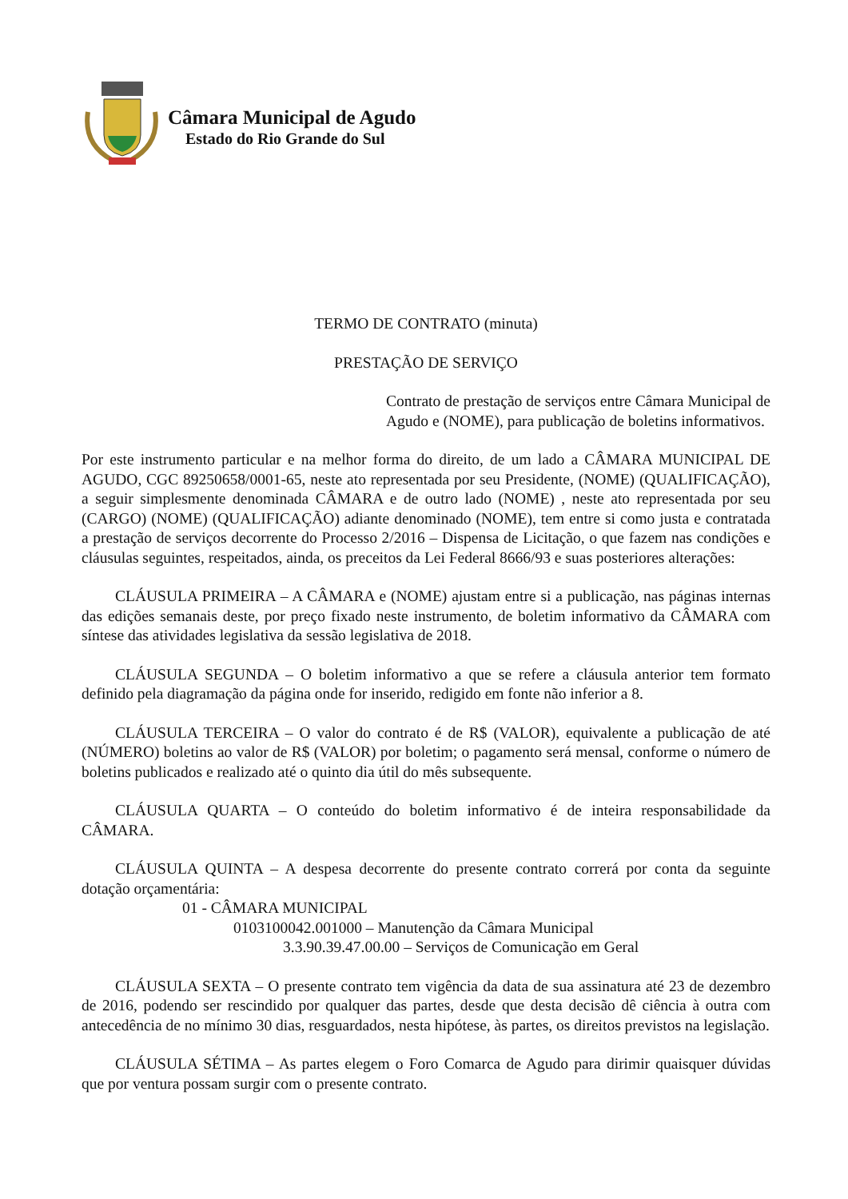Câmara Municipal de Agudo
Estado do Rio Grande do Sul
TERMO DE CONTRATO (minuta)
PRESTAÇÃO DE SERVIÇO
Contrato de prestação de serviços entre Câmara Municipal de Agudo e (NOME), para publicação de boletins informativos.
Por este instrumento particular e na melhor forma do direito, de um lado a CÂMARA MUNICIPAL DE AGUDO, CGC 89250658/0001-65, neste ato representada por seu Presidente, (NOME) (QUALIFICAÇÃO), a seguir simplesmente denominada CÂMARA e de outro lado (NOME) , neste ato representada por seu (CARGO) (NOME) (QUALIFICAÇÃO) adiante denominado (NOME), tem entre si como justa e contratada a prestação de serviços decorrente do Processo 2/2016 – Dispensa de Licitação, o que fazem nas condições e cláusulas seguintes, respeitados, ainda, os preceitos da Lei Federal 8666/93 e suas posteriores alterações:
CLÁUSULA PRIMEIRA – A CÂMARA e (NOME) ajustam entre si a publicação, nas páginas internas das edições semanais deste, por preço fixado neste instrumento, de boletim informativo da CÂMARA com síntese das atividades legislativa da sessão legislativa de 2018.
CLÁUSULA SEGUNDA – O boletim informativo a que se refere a cláusula anterior tem formato definido pela diagramação da página onde for inserido, redigido em fonte não inferior a 8.
CLÁUSULA TERCEIRA – O valor do contrato é de R$ (VALOR), equivalente a publicação de até (NÚMERO) boletins ao valor de R$ (VALOR) por boletim; o pagamento será mensal, conforme o número de boletins publicados e realizado até o quinto dia útil do mês subsequente.
CLÁUSULA QUARTA – O conteúdo do boletim informativo é de inteira responsabilidade da CÂMARA.
CLÁUSULA QUINTA – A despesa decorrente do presente contrato correrá por conta da seguinte dotação orçamentária:
01 - CÂMARA MUNICIPAL
0103100042.001000 – Manutenção da Câmara Municipal
3.3.90.39.47.00.00 – Serviços de Comunicação em Geral
CLÁUSULA SEXTA – O presente contrato tem vigência da data de sua assinatura até 23 de dezembro de 2016, podendo ser rescindido por qualquer das partes, desde que desta decisão dê ciência à outra com antecedência de no mínimo 30 dias, resguardados, nesta hipótese, às partes, os direitos previstos na legislação.
CLÁUSULA SÉTIMA – As partes elegem o Foro Comarca de Agudo para dirimir quaisquer dúvidas que por ventura possam surgir com o presente contrato.